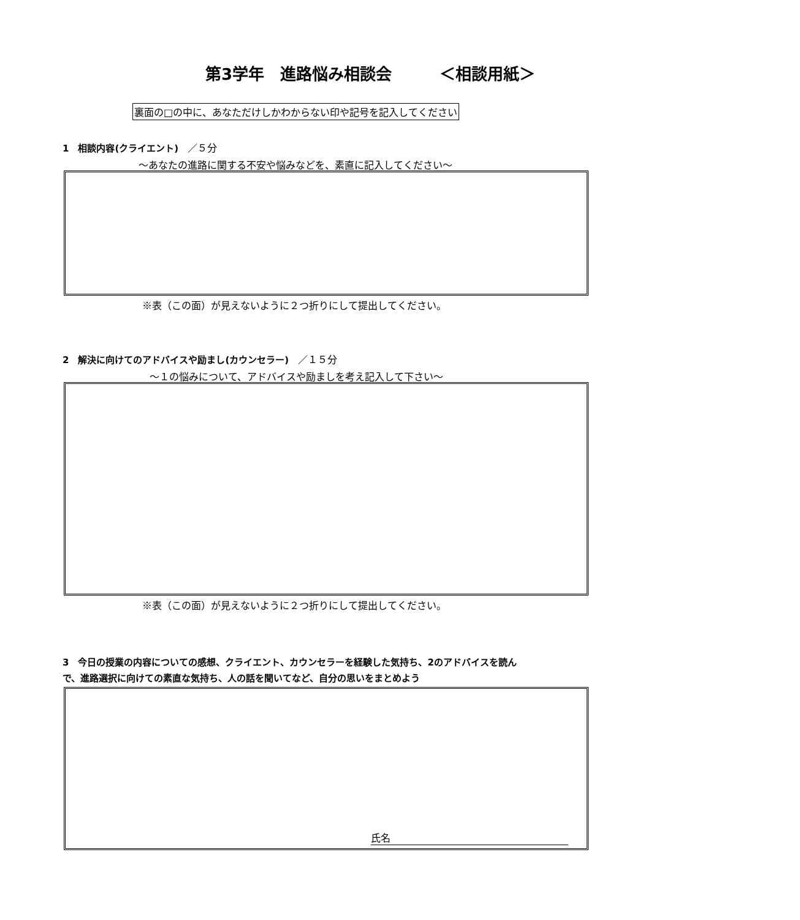第3学年　進路悩み相談会　　　＜相談用紙＞
裏面の□の中に、あなただけしかわからない印や記号を記入してください
1　相談内容(クライエント)　／５分
～あなたの進路に関する不安や悩みなどを、素直に記入してください～
※表（この面）が見えないように２つ折りにして提出してください。
2　解決に向けてのアドバイスや励まし(カウンセラー)　／１５分
～１の悩みについて、アドバイスや励ましを考え記入して下さい～
※表（この面）が見えないように２つ折りにして提出してください。
3　今日の授業の内容についての感想、クライエント、カウンセラーを経験した気持ち、2のアドバイスを読ん で、進路選択に向けての素直な気持ち、人の話を聞いてなど、自分の思いをまとめよう
氏名